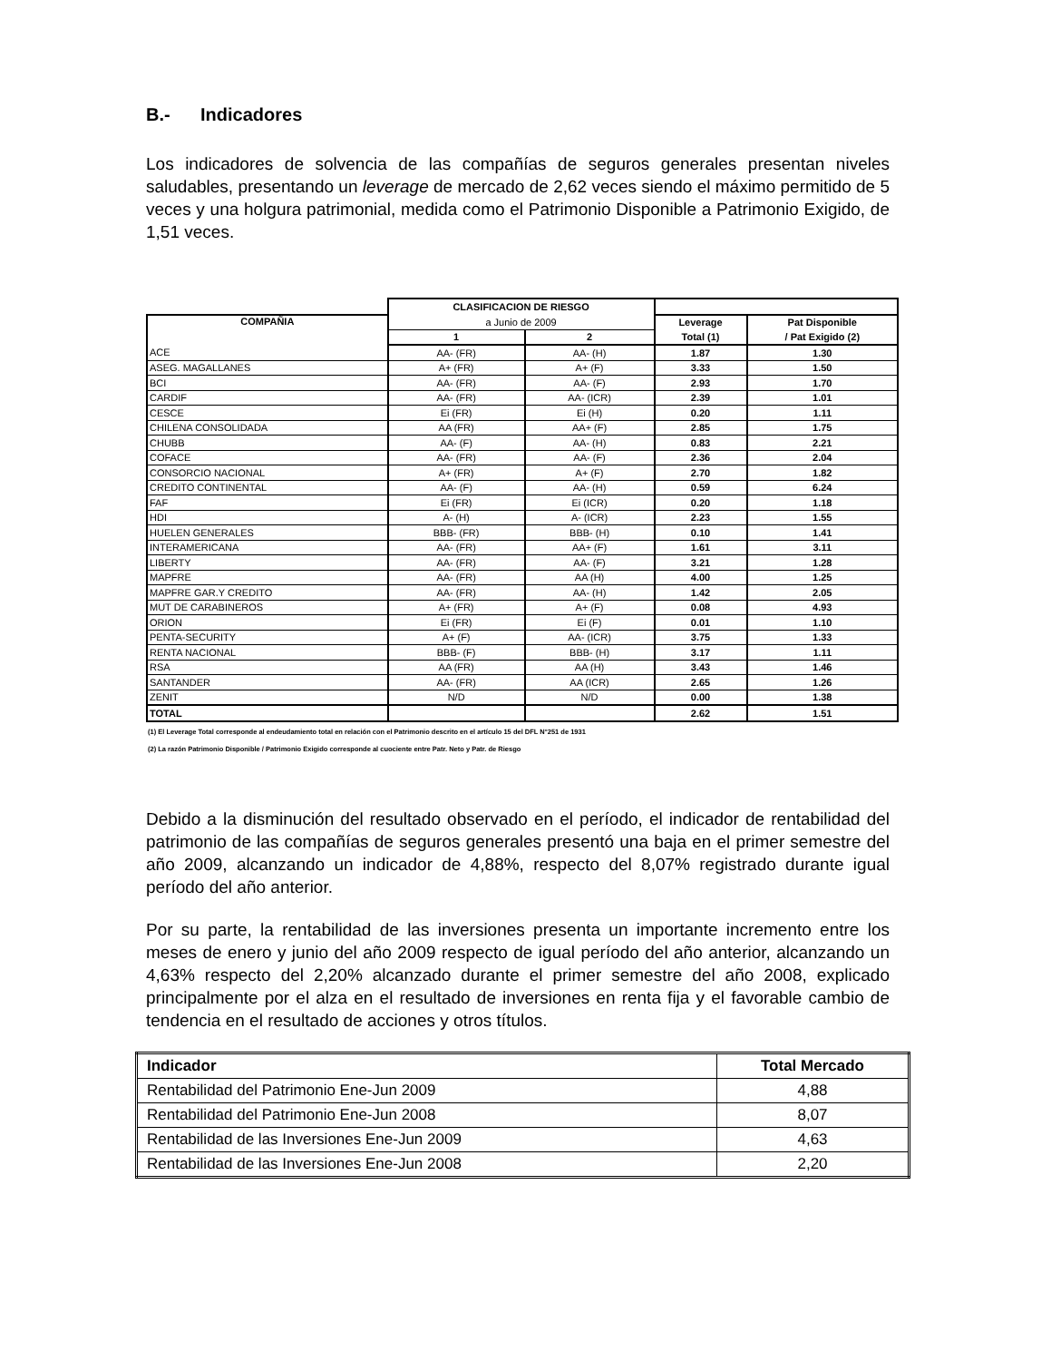B.- Indicadores
Los indicadores de solvencia de las compañías de seguros generales presentan niveles saludables, presentando un leverage de mercado de 2,62 veces siendo el máximo permitido de 5 veces y una holgura patrimonial, medida como el Patrimonio Disponible a Patrimonio Exigido, de 1,51 veces.
| | CLASIFICACION DE RIESGO | | | |
| --- | --- | --- | --- | --- |
| COMPAÑIA | a Junio de 2009 | | Leverage | Pat Disponible |
| | 1 | 2 | Total (1) | / Pat Exigido (2) |
| ACE | AA- (FR) | AA- (H) | 1.87 | 1.30 |
| ASEG. MAGALLANES | A+ (FR) | A+ (F) | 3.33 | 1.50 |
| BCI | AA- (FR) | AA- (F) | 2.93 | 1.70 |
| CARDIF | AA- (FR) | AA- (ICR) | 2.39 | 1.01 |
| CESCE | Ei (FR) | Ei (H) | 0.20 | 1.11 |
| CHILENA CONSOLIDADA | AA (FR) | AA+ (F) | 2.85 | 1.75 |
| CHUBB | AA- (F) | AA- (H) | 0.83 | 2.21 |
| COFACE | AA- (FR) | AA- (F) | 2.36 | 2.04 |
| CONSORCIO NACIONAL | A+ (FR) | A+ (F) | 2.70 | 1.82 |
| CREDITO CONTINENTAL | AA- (F) | AA- (H) | 0.59 | 6.24 |
| FAF | Ei (FR) | Ei (ICR) | 0.20 | 1.18 |
| HDI | A- (H) | A- (ICR) | 2.23 | 1.55 |
| HUELEN GENERALES | BBB- (FR) | BBB- (H) | 0.10 | 1.41 |
| INTERAMERICANA | AA- (FR) | AA+ (F) | 1.61 | 3.11 |
| LIBERTY | AA- (FR) | AA- (F) | 3.21 | 1.28 |
| MAPFRE | AA- (FR) | AA (H) | 4.00 | 1.25 |
| MAPFRE GAR.Y CREDITO | AA- (FR) | AA- (H) | 1.42 | 2.05 |
| MUT DE CARABINEROS | A+ (FR) | A+ (F) | 0.08 | 4.93 |
| ORION | Ei (FR) | Ei (F) | 0.01 | 1.10 |
| PENTA-SECURITY | A+ (F) | AA- (ICR) | 3.75 | 1.33 |
| RENTA NACIONAL | BBB- (F) | BBB- (H) | 3.17 | 1.11 |
| RSA | AA (FR) | AA (H) | 3.43 | 1.46 |
| SANTANDER | AA- (FR) | AA (ICR) | 2.65 | 1.26 |
| ZENIT | N/D | N/D | 0.00 | 1.38 |
| TOTAL | | | 2.62 | 1.51 |
(1) El Leverage Total corresponde al endeudamiento total en relación con el Patrimonio descrito en el artículo 15 del DFL N°251 de 1931
(2) La razón Patrimonio Disponible / Patrimonio Exigido corresponde al cuociente entre Patr. Neto y Patr. de Riesgo
Debido a la disminución del resultado observado en el período, el indicador de rentabilidad del patrimonio de las compañías de seguros generales presentó una baja en el primer semestre del año 2009, alcanzando un indicador de 4,88%, respecto del 8,07% registrado durante igual período del año anterior.
Por su parte, la rentabilidad de las inversiones presenta un importante incremento entre los meses de enero y junio del año 2009 respecto de igual período del año anterior, alcanzando un 4,63% respecto del 2,20% alcanzado durante el primer semestre del año 2008, explicado principalmente por el alza en el resultado de inversiones en renta fija y el favorable cambio de tendencia en el resultado de acciones y otros títulos.
| Indicador | Total Mercado |
| --- | --- |
| Rentabilidad del Patrimonio Ene-Jun 2009 | 4,88 |
| Rentabilidad del Patrimonio Ene-Jun 2008 | 8,07 |
| Rentabilidad de las Inversiones Ene-Jun 2009 | 4,63 |
| Rentabilidad de las Inversiones Ene-Jun 2008 | 2,20 |